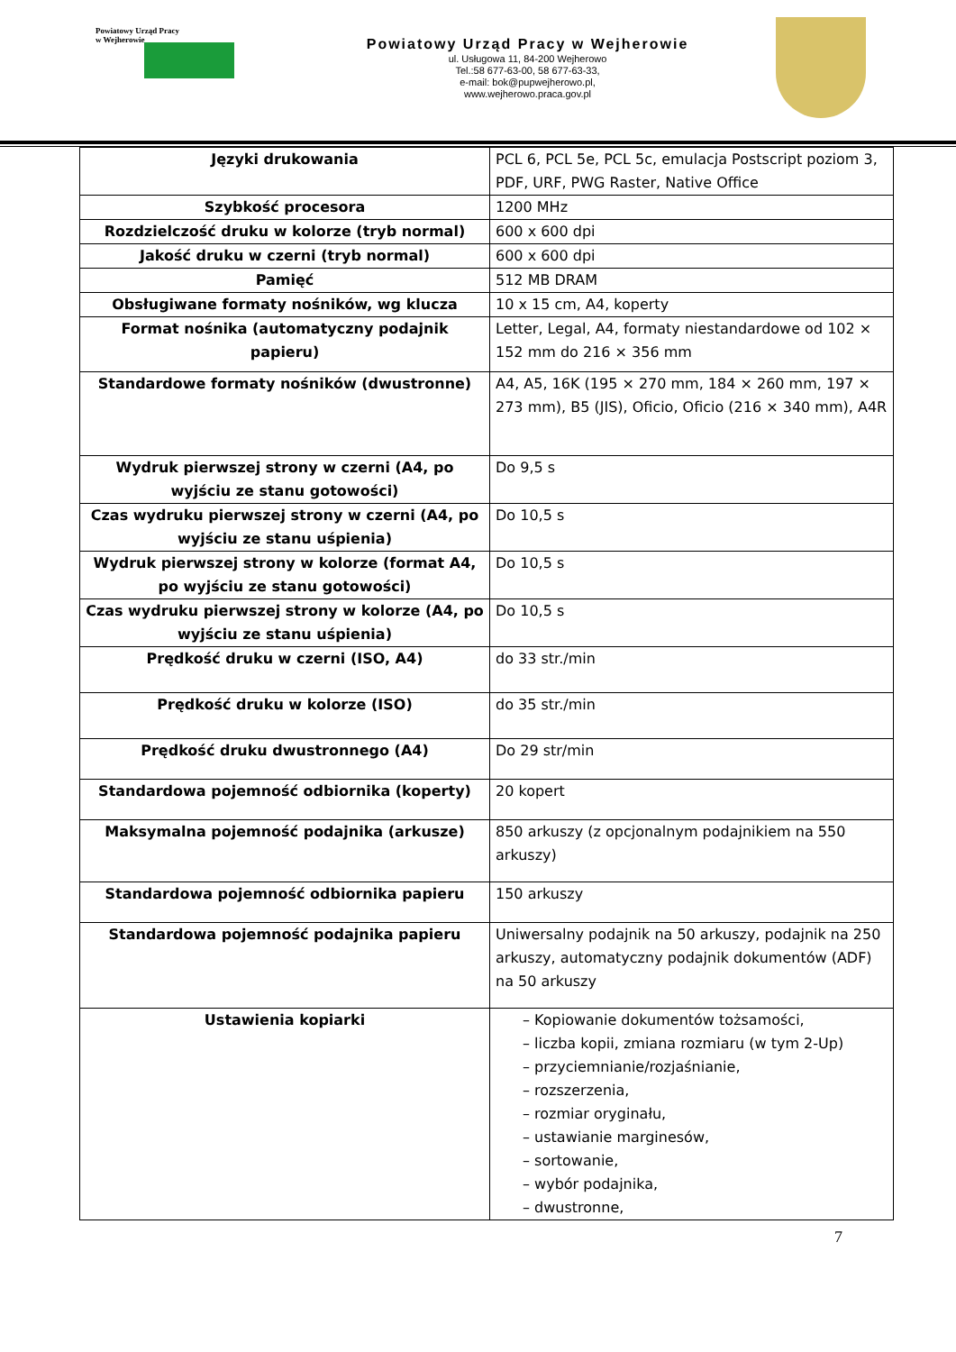Powiatowy Urząd Pracy
w Wejherowie
Powiatowy Urząd Pracy w Wejherowie
ul. Usługowa 11, 84-200 Wejherowo
Tel.:58 677-63-00, 58 677-63-33,
e-mail: bok@pupwejherowo.pl,
www.wejherowo.praca.gov.pl
| Języki drukowania | PCL 6, PCL 5e, PCL 5c, emulacja Postscript poziom 3, PDF, URF, PWG Raster, Native Office |
| Szybkość procesora | 1200 MHz |
| Rozdzielczość druku w kolorze (tryb normal) | 600 x 600 dpi |
| Jakość druku w czerni (tryb normal) | 600 x 600 dpi |
| Pamięć | 512 MB DRAM |
| Obsługiwane formaty nośników, wg klucza | 10 x 15 cm, A4, koperty |
| Format nośnika (automatyczny podajnik papieru) | Letter, Legal, A4, formaty niestandardowe od 102 × 152 mm do 216 × 356 mm |
| Standardowe formaty nośników (dwustronne) | A4, A5, 16K (195 × 270 mm, 184 × 260 mm, 197 × 273 mm), B5 (JIS), Oficio, Oficio (216 × 340 mm), A4R |
| Wydruk pierwszej strony w czerni (A4, po wyjściu ze stanu gotowości) | Do 9,5 s |
| Czas wydruku pierwszej strony w czerni (A4, po wyjściu ze stanu uśpienia) | Do 10,5 s |
| Wydruk pierwszej strony w kolorze (format A4, po wyjściu ze stanu gotowości) | Do 10,5 s |
| Czas wydruku pierwszej strony w kolorze (A4, po wyjściu ze stanu uśpienia) | Do 10,5 s |
| Prędkość druku w czerni (ISO, A4) | do 33 str./min |
| Prędkość druku w kolorze (ISO) | do 35 str./min |
| Prędkość druku dwustronnego (A4) | Do 29 str/min |
| Standardowa pojemność odbiornika (koperty) | 20 kopert |
| Maksymalna pojemność podajnika (arkusze) | 850 arkuszy (z opcjonalnym podajnikiem na 550 arkuszy) |
| Standardowa pojemność odbiornika papieru | 150 arkuszy |
| Standardowa pojemność podajnika papieru | Uniwersalny podajnik na 50 arkuszy, podajnik na 250 arkuszy, automatyczny podajnik dokumentów (ADF) na 50 arkuszy |
| Ustawienia kopiarki | – Kopiowanie dokumentów tożsamości, – liczba kopii, zmiana rozmiaru (w tym 2-Up) – przyciemnianie/rozjaśnianie, – rozszerzenia, – rozmiar oryginału, – ustawianie marginesów, – sortowanie, – wybór podajnika, – dwustronne, |
7